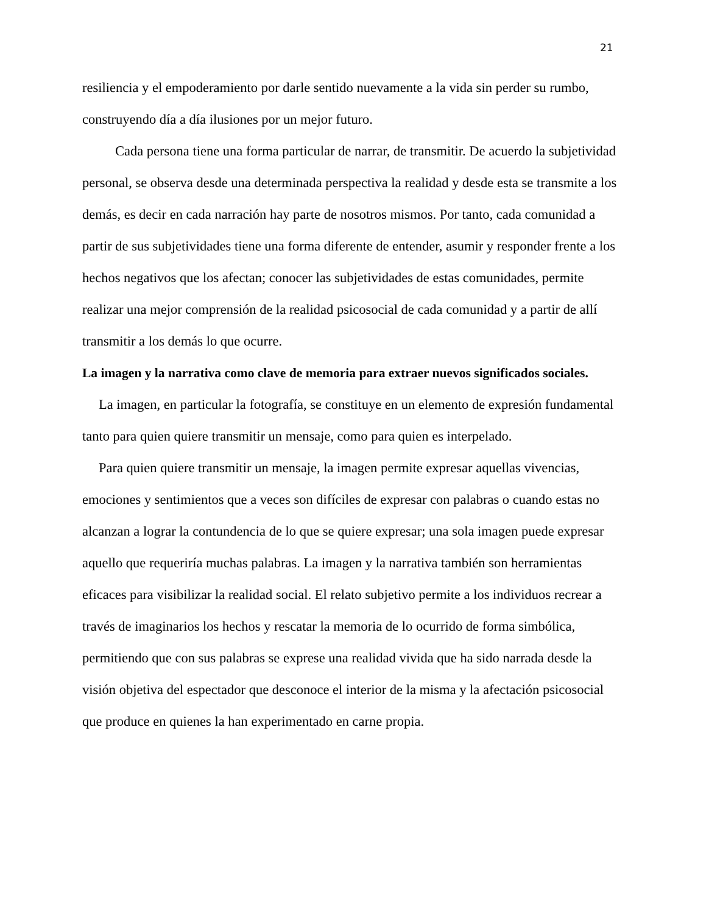21
resiliencia y el empoderamiento por darle sentido nuevamente a la vida sin perder su rumbo, construyendo día a día ilusiones por un mejor futuro.
Cada persona tiene una forma particular de narrar, de transmitir. De acuerdo la subjetividad personal, se observa desde una determinada perspectiva la realidad y desde esta se transmite a los demás, es decir en cada narración hay parte de nosotros mismos. Por tanto, cada comunidad a partir de sus subjetividades tiene una forma diferente de entender, asumir y responder frente a los hechos negativos que los afectan; conocer las subjetividades de estas comunidades, permite realizar una mejor comprensión de la realidad psicosocial de cada comunidad y a partir de allí transmitir a los demás lo que ocurre.
La imagen y la narrativa como clave de memoria para extraer nuevos significados sociales.
La imagen, en particular la fotografía, se constituye en un elemento de expresión fundamental tanto para quien quiere transmitir un mensaje, como para quien es interpelado.
Para quien quiere transmitir un mensaje, la imagen permite expresar aquellas vivencias, emociones y sentimientos que a veces son difíciles de expresar con palabras o cuando estas no alcanzan a lograr la contundencia de lo que se quiere expresar; una sola imagen puede expresar aquello que requeriría muchas palabras. La imagen y la narrativa también son herramientas eficaces para visibilizar la realidad social. El relato subjetivo permite a los individuos recrear a través de imaginarios los hechos y rescatar la memoria de lo ocurrido de forma simbólica, permitiendo que con sus palabras se exprese una realidad vivida que ha sido narrada desde la visión objetiva del espectador que desconoce el interior de la misma y la afectación psicosocial que produce en quienes la han experimentado en carne propia.